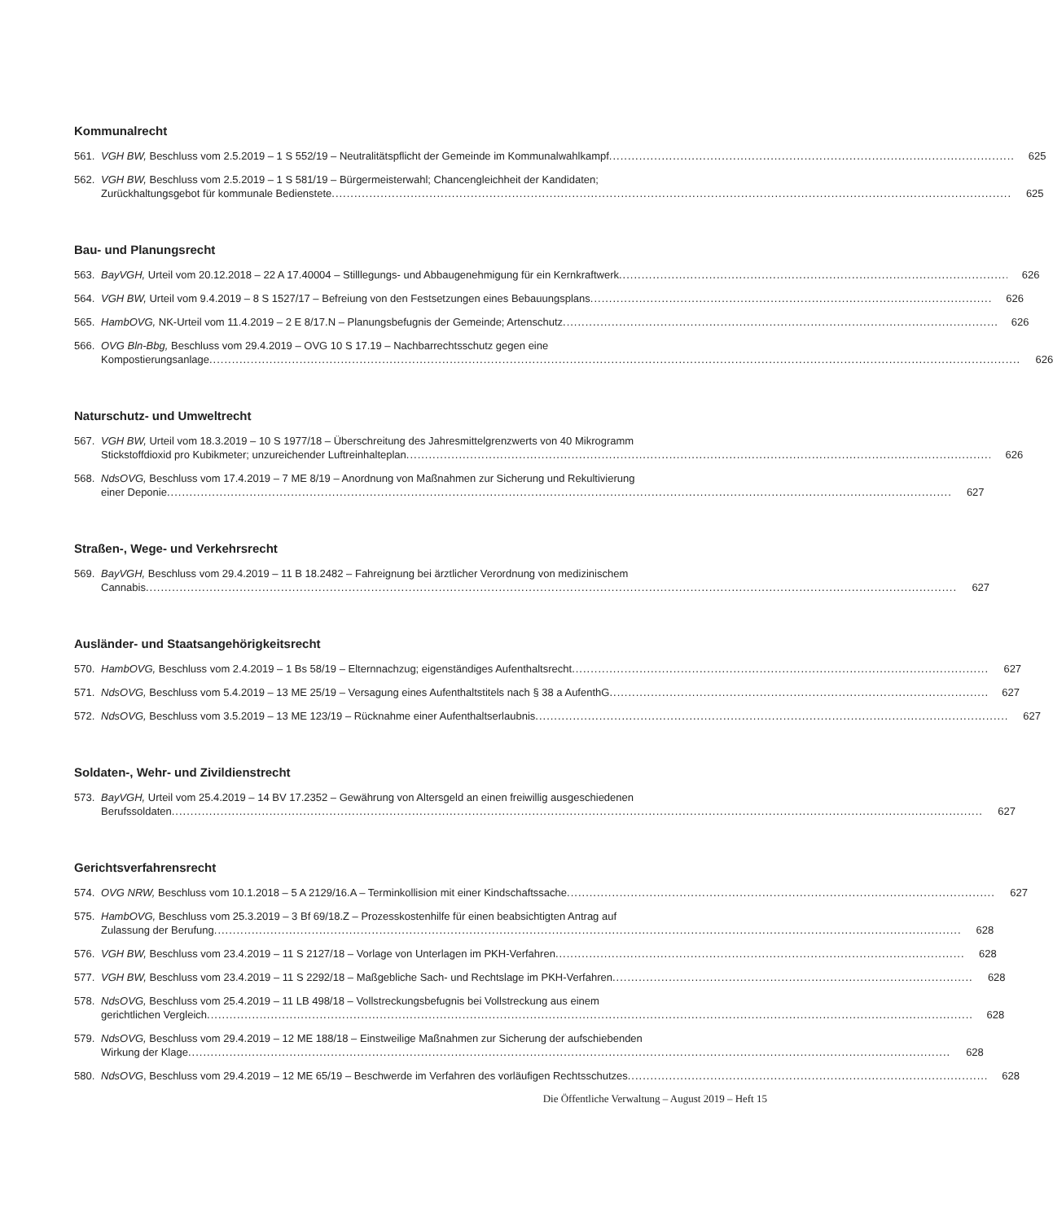Kommunalrecht
561. VGH BW, Beschluss vom 2.5.2019 – 1 S 552/19 – Neutralitätspflicht der Gemeinde im Kommunalwahlkampf 625
562. VGH BW, Beschluss vom 2.5.2019 – 1 S 581/19 – Bürgermeisterwahl; Chancengleichheit der Kandidaten;
Zurückhaltungsgebot für kommunale Bedienstete 625
Bau- und Planungsrecht
563. BayVGH, Urteil vom 20.12.2018 – 22 A 17.40004 – Stilllegungs- und Abbaugenehmigung für ein Kernkraftwerk 626
564. VGH BW, Urteil vom 9.4.2019 – 8 S 1527/17 – Befreiung von den Festsetzungen eines Bebauungsplans 626
565. HambOVG, NK-Urteil vom 11.4.2019 – 2 E 8/17.N – Planungsbefugnis der Gemeinde; Artenschutz 626
566. OVG Bln-Bbg, Beschluss vom 29.4.2019 – OVG 10 S 17.19 – Nachbarrechtsschutz gegen eine
Kompostierungsanlage 626
Naturschutz- und Umweltrecht
567. VGH BW, Urteil vom 18.3.2019 – 10 S 1977/18 – Überschreitung des Jahresmittelgrenzwerts von 40 Mikrogramm
Stickstoffdioxid pro Kubikmeter; unzureichender Luftreinhalteplan 626
568. NdsOVG, Beschluss vom 17.4.2019 – 7 ME 8/19 – Anordnung von Maßnahmen zur Sicherung und Rekultivierung
einer Deponie 627
Straßen-, Wege- und Verkehrsrecht
569. BayVGH, Beschluss vom 29.4.2019 – 11 B 18.2482 – Fahreignung bei ärztlicher Verordnung von medizinischem
Cannabis 627
Ausländer- und Staatsangehörigkeitsrecht
570. HambOVG, Beschluss vom 2.4.2019 – 1 Bs 58/19 – Elternnachzug; eigenständiges Aufenthaltsrecht 627
571. NdsOVG, Beschluss vom 5.4.2019 – 13 ME 25/19 – Versagung eines Aufenthaltstitels nach § 38 a AufenthG 627
572. NdsOVG, Beschluss vom 3.5.2019 – 13 ME 123/19 – Rücknahme einer Aufenthaltserlaubnis 627
Soldaten-, Wehr- und Zivildienstrecht
573. BayVGH, Urteil vom 25.4.2019 – 14 BV 17.2352 – Gewährung von Altersgeld an einen freiwillig ausgeschiedenen
Berufssoldaten 627
Gerichtsverfahrensrecht
574. OVG NRW, Beschluss vom 10.1.2018 – 5 A 2129/16.A – Terminkollision mit einer Kindschaftssache 627
575. HambOVG, Beschluss vom 25.3.2019 – 3 Bf 69/18.Z – Prozesskostenhilfe für einen beabsichtigten Antrag auf
Zulassung der Berufung 628
576. VGH BW, Beschluss vom 23.4.2019 – 11 S 2127/18 – Vorlage von Unterlagen im PKH-Verfahren 628
577. VGH BW, Beschluss vom 23.4.2019 – 11 S 2292/18 – Maßgebliche Sach- und Rechtslage im PKH-Verfahren 628
578. NdsOVG, Beschluss vom 25.4.2019 – 11 LB 498/18 – Vollstreckungsbefugnis bei Vollstreckung aus einem
gerichtlichen Vergleich 628
579. NdsOVG, Beschluss vom 29.4.2019 – 12 ME 188/18 – Einstweilige Maßnahmen zur Sicherung der aufschiebenden
Wirkung der Klage 628
580. NdsOVG, Beschluss vom 29.4.2019 – 12 ME 65/19 – Beschwerde im Verfahren des vorläufigen Rechtsschutzes 628
Die Öffentliche Verwaltung – August 2019 – Heft 15